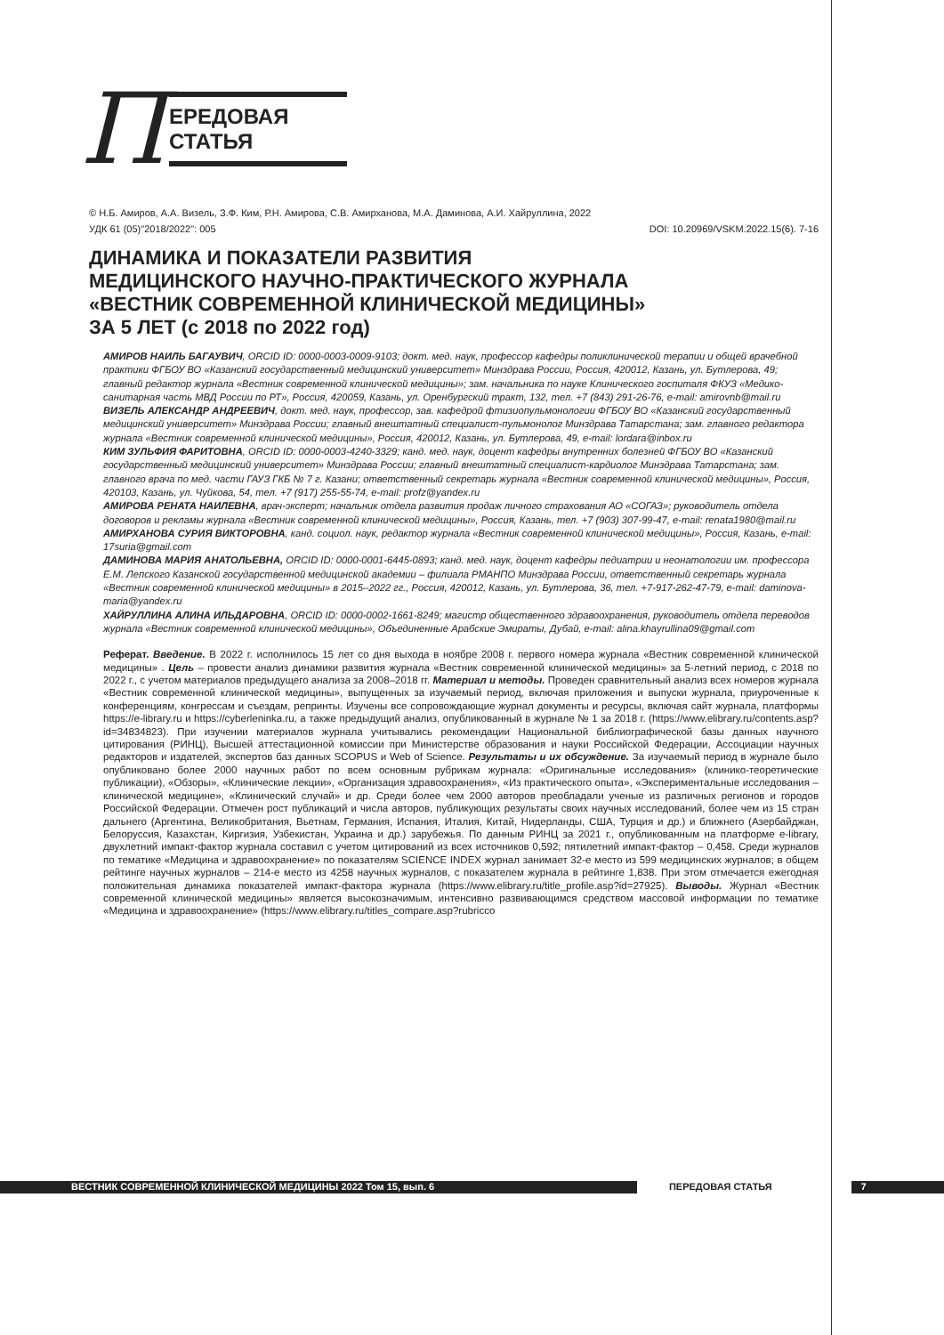П
ЕРЕДОВАЯ СТАТЬЯ
© Н.Б. Амиров, А.А. Визель, З.Ф. Ким, Р.Н. Амирова, С.В. Амирханова, М.А. Даминова, А.И. Хайруллина, 2022
УДК 61 (05)"2018/2022": 005 DOI: 10.20969/VSKM.2022.15(6). 7-16
ДИНАМИКА И ПОКАЗАТЕЛИ РАЗВИТИЯ
МЕДИЦИНСКОГО НАУЧНО-ПРАКТИЧЕСКОГО ЖУРНАЛА
«ВЕСТНИК СОВРЕМЕННОЙ КЛИНИЧЕСКОЙ МЕДИЦИНЫ»
ЗА 5 ЛЕТ (с 2018 по 2022 год)
АМИРОВ НАИЛЬ БАГАУВИЧ, ORCID ID: 0000-0003-0009-9103; докт. мед. наук, профессор кафедры поликлинической терапии и общей врачебной практики ФГБОУ ВО «Казанский государственный медицинский университет» Минздрава России, Россия, 420012, Казань, ул. Бутлерова, 49; главный редактор журнала «Вестник современной клинической медицины»; зам. начальника по науке Клинического госпиталя ФКУЗ «Медико-санитарная часть МВД России по РТ», Россия, 420059, Казань, ул. Оренбургский тракт, 132, тел. +7 (843) 291-26-76, e-mail: amirovnb@mail.ru
ВИЗЕЛЬ АЛЕКСАНДР АНДРЕЕВИЧ, докт. мед. наук, профессор, зав. кафедрой фтизиопульмонологии ФГБОУ ВО «Казанский государственный медицинский университет» Минздрава России; главный внештатный специалист-пульмонолог Минздрава Татарстана; зам. главного редактора журнала «Вестник современной клинической медицины», Россия, 420012, Казань, ул. Бутлерова, 49, e-mail: lordara@inbox.ru
КИМ ЗУЛЬФИЯ ФАРИТОВНА, ORCID ID: 0000-0003-4240-3329; канд. мед. наук, доцент кафедры внутренних болезней ФГБОУ ВО «Казанский государственный медицинский университет» Минздрава России; главный внештатный специалист-кардиолог Минздрава Татарстана; зам. главного врача по мед. части ГАУЗ ГКБ № 7 г. Казани; ответственный секретарь журнала «Вестник современной клинической медицины», Россия, 420103, Казань, ул. Чуйкова, 54, тел. +7 (917) 255-55-74, e-mail: profz@yandex.ru
АМИРОВА РЕНАТА НАИЛЕВНА, врач-эксперт; начальник отдела развития продаж личного страхования АО «СОГАЗ»; руководитель отдела договоров и рекламы журнала «Вестник современной клинической медицины», Россия, Казань, тел. +7 (903) 307-99-47, e-mail: renata1980@mail.ru
АМИРХАНОВА СУРИЯ ВИКТОРОВНА, канд. социол. наук, редактор журнала «Вестник современной клинической медицины», Россия, Казань, e-mail: 17suria@gmail.com
ДАМИНОВА МАРИЯ АНАТОЛЬЕВНА, ORCID ID: 0000-0001-6445-0893; канд. мед. наук, доцент кафедры педиатрии и неонатологии им. профессора Е.М. Лепского Казанской государственной медицинской академии – филиала РМАНПО Минздрава России, ответственный секретарь журнала «Вестник современной клинической медицины» в 2015–2022 гг., Россия, 420012, Казань, ул. Бутлерова, 36, тел. +7-917-262-47-79, e-mail: daminova-maria@yandex.ru
ХАЙРУЛЛИНА АЛИНА ИЛЬДАРОВНА, ORCID ID: 0000-0002-1661-8249; магистр общественного здравоохранения, руководитель отдела переводов журнала «Вестник современной клинической медицины», Объединенные Арабские Эмираты, Дубай, e-mail: alina.khayrullina09@gmail.com
Реферат. Введение. В 2022 г. исполнилось 15 лет со дня выхода в ноябре 2008 г. первого номера журнала «Вестник современной клинической медицины» . Цель – провести анализ динамики развития журнала «Вестник современной клинической медицины» за 5-летний период, с 2018 по 2022 г., с учетом материалов предыдущего анализа за 2008–2018 гг. Материал и методы. Проведен сравнительный анализ всех номеров журнала «Вестник современной клинической медицины», выпущенных за изучаемый период, включая приложения и выпуски журнала, приуроченные к конференциям, конгрессам и съездам, репринты. Изучены все сопровождающие журнал документы и ресурсы, включая сайт журнала, платформы https://e-library.ru и https://cyberleninka.ru, а также предыдущий анализ, опубликованный в журнале № 1 за 2018 г. (https://www.elibrary.ru/contents.asp?id=34834823). При изучении материалов журнала учитывались рекомендации Национальной библиографической базы данных научного цитирования (РИНЦ), Высшей аттестационной комиссии при Министерстве образования и науки Российской Федерации, Ассоциации научных редакторов и издателей, экспертов баз данных SCOPUS и Web of Science. Результаты и их обсуждение. За изучаемый период в журнале было опубликовано более 2000 научных работ по всем основным рубрикам журнала: «Оригинальные исследования» (клинико-теоретические публикации), «Обзоры», «Клинические лекции», «Организация здравоохранения», «Из практического опыта», «Экспериментальные исследования – клинической медицине», «Клинический случай» и др. Среди более чем 2000 авторов преобладали ученые из различных регионов и городов Российской Федерации. Отмечен рост публикаций и числа авторов, публикующих результаты своих научных исследований, более чем из 15 стран дальнего (Аргентина, Великобритания, Вьетнам, Германия, Испания, Италия, Китай, Нидерланды, США, Турция и др.) и ближнего (Азербайджан, Белоруссия, Казахстан, Киргизия, Узбекистан, Украина и др.) зарубежья. По данным РИНЦ за 2021 г., опубликованным на платформе e-library, двухлетний импакт-фактор журнала составил с учетом цитирований из всех источников 0,592; пятилетний импакт-фактор – 0,458. Среди журналов по тематике «Медицина и здравоохранение» по показателям SCIENCE INDEX журнал занимает 32-е место из 599 медицинских журналов; в общем рейтинге научных журналов – 214-е место из 4258 научных журналов, с показателем журнала в рейтинге 1,838. При этом отмечается ежегодная положительная динамика показателей импакт-фактора журнала (https://www.elibrary.ru/title_profile.asp?id=27925). Выводы. Журнал «Вестник современной клинической медицины» является высокозначимым, интенсивно развивающимся средством массовой информации по тематике «Медицина и здравоохранение» (https://www.elibrary.ru/titles_compare.asp?rubricco
ВЕСТНИК СОВРЕМЕННОЙ КЛИНИЧЕСКОЙ МЕДИЦИНЫ 2022 Том 15, вып. 6 ПЕРЕДОВАЯ СТАТЬЯ 7